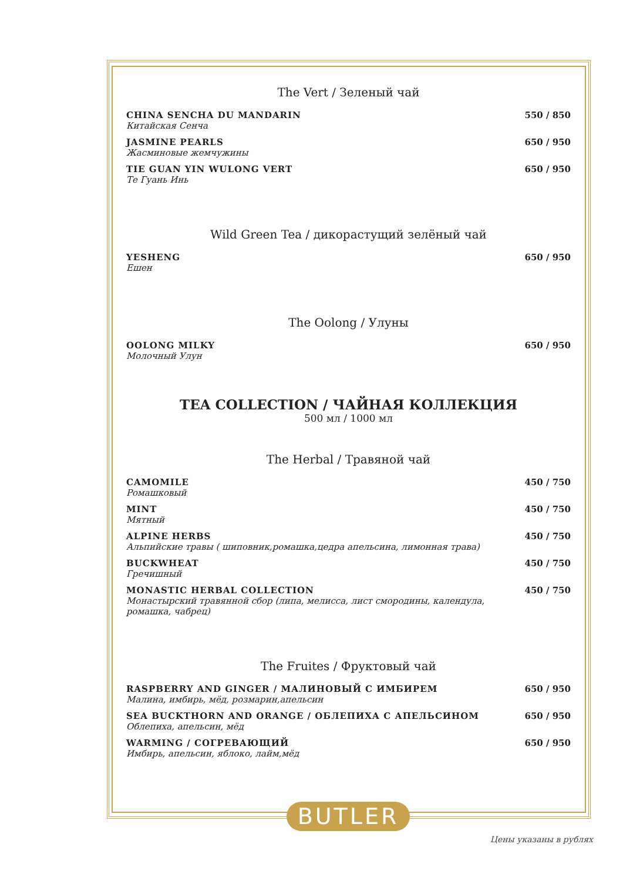The Vert / Зеленый чай
CHINA SENCHA DU MANDARIN
Китайская Сенча
550 / 850
JASMINE PEARLS
Жасминовые жемчужины
650 / 950
TIE GUAN YIN WULONG VERT
Те Гуань Инь
650 / 950
Wild Green Tea / дикорастущий зелёный чай
YESHENG
Ешен
650 / 950
The Oolong / Улуны
OOLONG MILKY
Молочный Улун
650 / 950
TEA COLLECTION / ЧАЙНАЯ КОЛЛЕКЦИЯ
500 мл / 1000 мл
The Herbal / Травяной чай
CAMOMILE
Ромашковый
450 / 750
MINT
Мятный
450 / 750
ALPINE HERBS
Альпийские травы ( шиповник,ромашка,цедра апельсина, лимонная трава)
450 / 750
BUCKWHEAT
Гречишный
450 / 750
MONASTIC HERBAL COLLECTION
Монастырский травянной сбор (липа, мелисса, лист смородины, календула, ромашка, чабрец)
450 / 750
The Fruites / Фруктовый чай
RASPBERRY AND GINGER / МАЛИНОВЫЙ С ИМБИРЕМ
Малина, имбирь, мёд, розмарин,апельсин
650 / 950
SEA BUCKTHORN AND ORANGE / ОБЛЕПИХА С АПЕЛЬСИНОМ
Облепиха, апельсин, мёд
650 / 950
WARMING / СОГРЕВАЮЩИЙ
Имбирь, апельсин, яблоко, лайм,мёд
650 / 950
BUTLER
Цены указаны в рублях